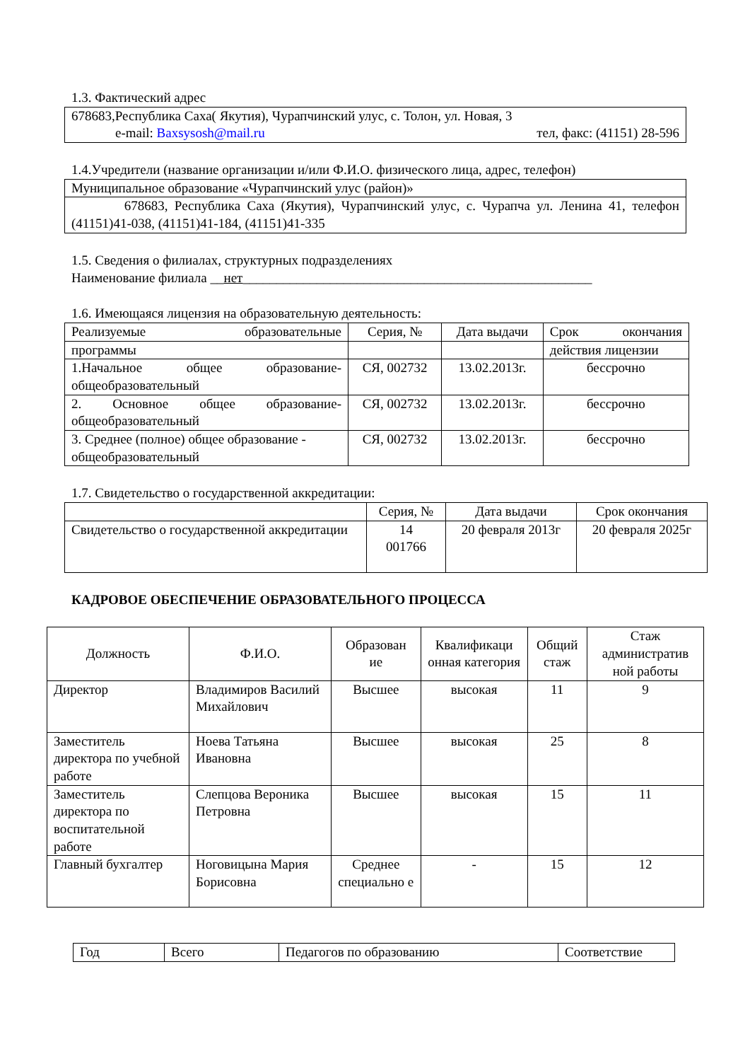1.3. Фактический адрес
| 678683,Республика Саха( Якутия), Чурапчинский улус, с. Толон, ул. Новая, 3 e-mail: Baxsysosh@mail.ru тел, факс: (41151) 28-596 |
1.4.Учредители (название организации и/или Ф.И.О. физического лица, адрес, телефон)
| Муниципальное образование «Чурапчинский улус (район)» |
| 678683, Республика Саха (Якутия), Чурапчинский улус, с. Чурапча ул. Ленина 41, телефон (41151)41-038, (41151)41-184, (41151)41-335 |
1.5. Сведения о филиалах, структурных подразделениях
Наименование филиала __нет____________________________________________________
1.6. Имеющаяся лицензия на образовательную деятельность:
| Реализуемые образовательные | Серия, № | Дата выдачи | Срок окончания |
| программы | | | действия лицензии |
| 1.Начальное общее образование-общеобразовательный | СЯ, 002732 | 13.02.2013г. | бессрочно |
| 2. Основное общее образование-общеобразовательный | СЯ, 002732 | 13.02.2013г. | бессрочно |
| 3. Среднее (полное) общее образование - общеобразовательный | СЯ, 002732 | 13.02.2013г. | бессрочно |
1.7. Свидетельство о государственной аккредитации:
| | Серия, № | Дата выдачи | Срок окончания |
| Свидетельство о государственной аккредитации | 14 001766 | 20 февраля 2013г | 20 февраля 2025г |
КАДРОВОЕ ОБЕСПЕЧЕНИЕ ОБРАЗОВАТЕЛЬНОГО ПРОЦЕССА
| Должность | Ф.И.О. | Образован ие | Квалификаци онная категория | Общий стаж | Стаж административ ной работы |
| --- | --- | --- | --- | --- | --- |
| Директор | Владимиров Василий Михайлович | Высшее | высокая | 11 | 9 |
| Заместитель директора по учебной работе | Ноева Татьяна Ивановна | Высшее | высокая | 25 | 8 |
| Заместитель директора по воспитательной работе | Слепцова Вероника Петровна | Высшее | высокая | 15 | 11 |
| Главный бухгалтер | Ноговицына Мария Борисовна | Среднее специально е | - | 15 | 12 |
| Год | Всего | Педагогов по образованию | Соответствие |